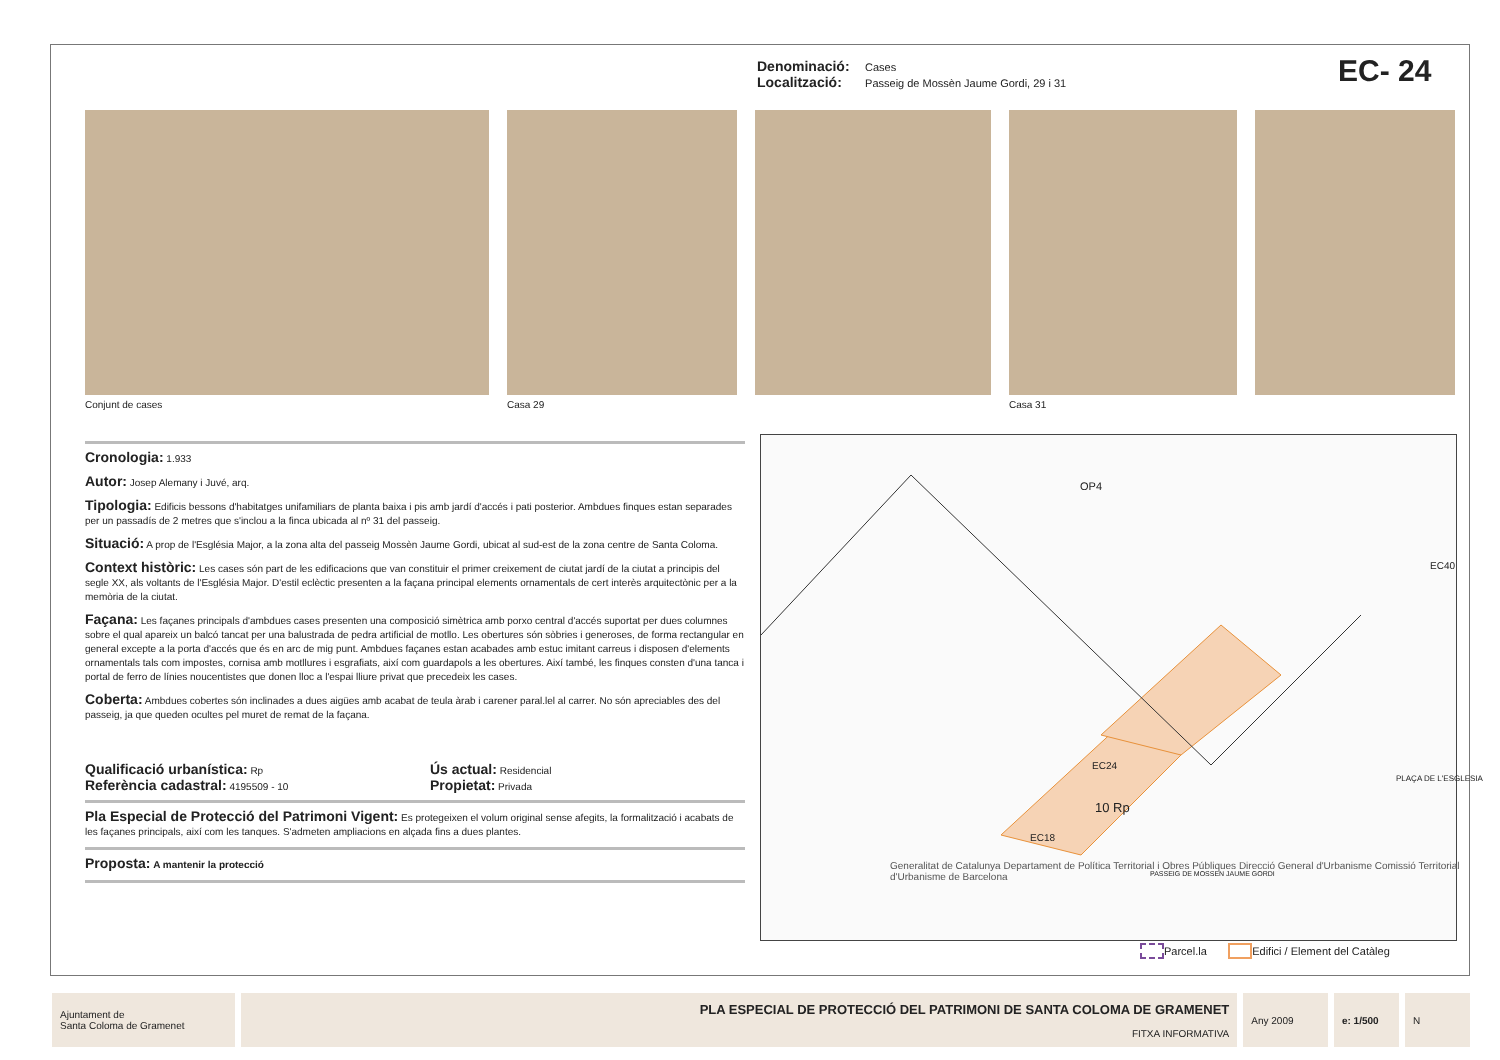Denominació: Cases
Localització: Passeig de Mossèn Jaume Gordi, 29 i 31
EC- 24
Conjunt de cases Casa 29 Casa 31
Cronologia: 1.933
Autor: Josep Alemany i Juvé, arq.
Tipologia: Edificis bessons d'habitatges unifamiliars de planta baixa i pis amb jardí d'accés i pati posterior. Ambdues finques estan separades per un passadís de 2 metres que s'inclou a la finca ubicada al nº 31 del passeig.
Situació: A prop de l'Església Major, a la zona alta del passeig Mossèn Jaume Gordi, ubicat al sud-est de la zona centre de Santa Coloma.
Context històric: Les cases són part de les edificacions que van constituir el primer creixement de ciutat jardí de la ciutat a principis del segle XX, als voltants de l'Església Major. D'estil eclèctic presenten a la façana principal elements ornamentals de cert interès arquitectònic per a la memòria de la ciutat.
Façana: Les façanes principals d'ambdues cases presenten una composició simètrica amb porxo central d'accés suportat per dues columnes sobre el qual apareix un balcó tancat per una balustrada de pedra artificial de motllo. Les obertures són sòbries i generoses, de forma rectangular en general excepte a la porta d'accés que és en arc de mig punt. Ambdues façanes estan acabades amb estuc imitant carreus i disposen d'elements ornamentals tals com impostes, cornisa amb motllures i esgrafiats, així com guardapols a les obertures. Així també, les finques consten d'una tanca i portal de ferro de línies noucentistes que donen lloc a l'espai lliure privat que precedeix les cases.
Coberta: Ambdues cobertes són inclinades a dues aigües amb acabat de teula àrab i carener paral.lel al carrer. No són apreciables des del passeig, ja que queden ocultes pel muret de remat de la façana.
Qualificació urbanística: Rp
Referència cadastral: 4195509 - 10
Ús actual: Residencial
Propietat: Privada
Pla Especial de Protecció del Patrimoni Vigent: Es protegeixen el volum original sense afegits, la formalització i acabats de les façanes principals, així com les tanques. S'admeten ampliacions en alçada fins a dues plantes.
Proposta: A mantenir la protecció
OP4
EC24
10 Rp
EC18
EC40
PLAÇA DE L'ESGLESIA
PASSEIG DE MOSSEN JAUME GORDI
Generalitat de Catalunya Departament de Política Territorial i Obres Públiques Direcció General d'Urbanisme Comissió Territorial d'Urbanisme de Barcelona
Parcel.la Edifici / Element del Catàleg
Ajuntament de
Santa Coloma de Gramenet
PLA ESPECIAL DE PROTECCIÓ DEL PATRIMONI DE SANTA COLOMA DE GRAMENET
FITXA INFORMATIVA
Any 2009 e: 1/500 N